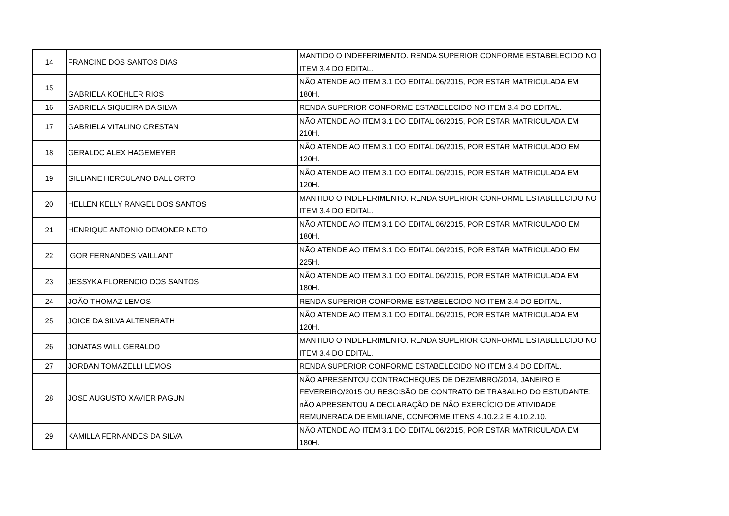| 14 | FRANCINE DOS SANTOS DIAS | MANTIDO O INDEFERIMENTO. RENDA SUPERIOR CONFORME ESTABELECIDO NO ITEM 3.4 DO EDITAL. |
| 15 | GABRIELA KOEHLER RIOS | NÃO ATENDE AO ITEM 3.1 DO EDITAL 06/2015, POR ESTAR MATRICULADA EM 180H. |
| 16 | GABRIELA SIQUEIRA DA SILVA | RENDA SUPERIOR CONFORME ESTABELECIDO NO ITEM 3.4 DO EDITAL. |
| 17 | GABRIELA VITALINO CRESTAN | NÃO ATENDE AO ITEM 3.1 DO EDITAL 06/2015, POR ESTAR MATRICULADA EM 210H. |
| 18 | GERALDO ALEX HAGEMEYER | NÃO ATENDE AO ITEM 3.1 DO EDITAL 06/2015, POR ESTAR MATRICULADO EM 120H. |
| 19 | GILLIANE HERCULANO DALL ORTO | NÃO ATENDE AO ITEM 3.1 DO EDITAL 06/2015, POR ESTAR MATRICULADA EM 120H. |
| 20 | HELLEN KELLY RANGEL DOS SANTOS | MANTIDO O INDEFERIMENTO. RENDA SUPERIOR CONFORME ESTABELECIDO NO ITEM 3.4 DO EDITAL. |
| 21 | HENRIQUE ANTONIO DEMONER NETO | NÃO ATENDE AO ITEM 3.1 DO EDITAL 06/2015, POR ESTAR MATRICULADO EM 180H. |
| 22 | IGOR FERNANDES VAILLANT | NÃO ATENDE AO ITEM 3.1 DO EDITAL 06/2015, POR ESTAR MATRICULADO EM 225H. |
| 23 | JESSYKA FLORENCIO DOS SANTOS | NÃO ATENDE AO ITEM 3.1 DO EDITAL 06/2015, POR ESTAR MATRICULADA EM 180H. |
| 24 | JOÃO THOMAZ LEMOS | RENDA SUPERIOR CONFORME ESTABELECIDO NO ITEM 3.4 DO EDITAL. |
| 25 | JOICE DA SILVA ALTENERATH | NÃO ATENDE AO ITEM 3.1 DO EDITAL 06/2015, POR ESTAR MATRICULADA EM 120H. |
| 26 | JONATAS WILL GERALDO | MANTIDO O INDEFERIMENTO. RENDA SUPERIOR CONFORME ESTABELECIDO NO ITEM 3.4 DO EDITAL. |
| 27 | JORDAN TOMAZELLI LEMOS | RENDA SUPERIOR CONFORME ESTABELECIDO NO ITEM 3.4 DO EDITAL. |
| 28 | JOSE AUGUSTO XAVIER PAGUN | NÃO APRESENTOU CONTRACHEQUES DE DEZEMBRO/2014, JANEIRO E FEVEREIRO/2015 OU RESCISÃO DE CONTRATO DE TRABALHO DO ESTUDANTE; nÃO APRESENTOU A DECLARAÇÃO DE NÃO EXERCÍCIO DE ATIVIDADE REMUNERADA DE EMILIANE, CONFORME ITENS 4.10.2.2 E 4.10.2.10. |
| 29 | KAMILLA FERNANDES DA SILVA | NÃO ATENDE AO ITEM 3.1 DO EDITAL 06/2015, POR ESTAR MATRICULADA EM 180H. |